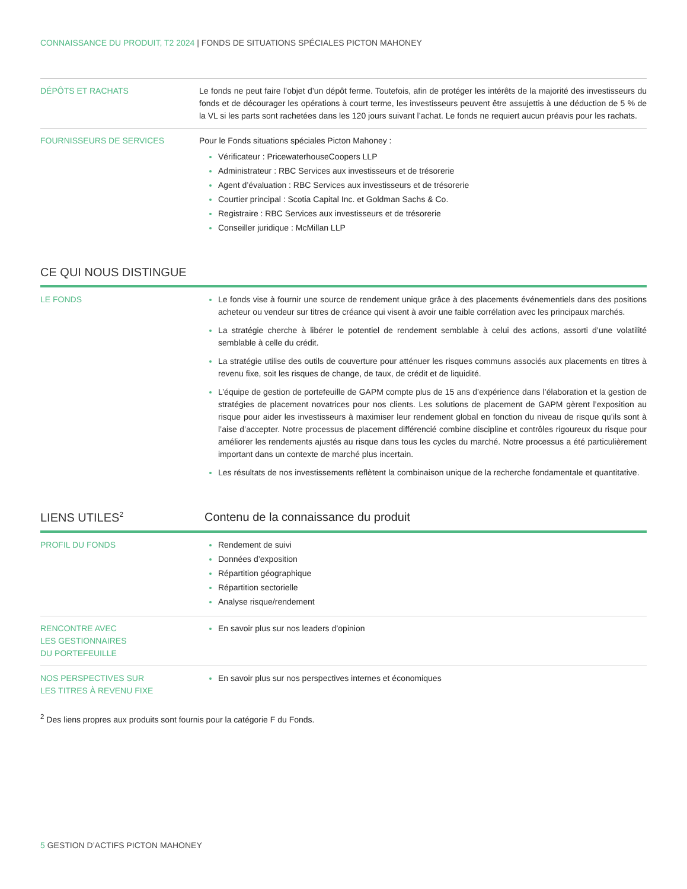CONNAISSANCE DU PRODUIT, T2 2024 | FONDS DE SITUATIONS SPÉCIALES PICTON MAHONEY
| DÉPÔTS ET RACHATS | Le fonds ne peut faire l’objet d’un dépôt ferme. Toutefois, afin de protéger les intérêts de la majorité des investisseurs du fonds et de décourager les opérations à court terme, les investisseurs peuvent être assujettis à une déduction de 5 % de la VL si les parts sont rachetées dans les 120 jours suivant l’achat. Le fonds ne requiert aucun préavis pour les rachats. |
| FOURNISSEURS DE SERVICES | Pour le Fonds situations spéciales Picton Mahoney : Vérificateur : PricewaterhouseCoopers LLP Administrateur : RBC Services aux investisseurs et de trésorerie Agent d’évaluation : RBC Services aux investisseurs et de trésorerie Courtier principal : Scotia Capital Inc. et Goldman Sachs & Co. Registraire : RBC Services aux investisseurs et de trésorerie Conseiller juridique : McMillan LLP |
CE QUI NOUS DISTINGUE
| LE FONDS | Le fonds vise à fournir une source de rendement unique grâce à des placements événementiels dans des positions acheteur ou vendeur sur titres de créance qui visent à avoir une faible corrélation avec les principaux marchés. La stratégie cherche à libérer le potentiel de rendement semblable à celui des actions, assorti d’une volatilité semblable à celle du crédit. La stratégie utilise des outils de couverture pour atténuer les risques communs associés aux placements en titres à revenu fixe, soit les risques de change, de taux, de crédit et de liquidité. L’équipe de gestion de portefeuille de GAPM compte plus de 15 ans d’expérience dans l’élaboration et la gestion de stratégies de placement novatrices pour nos clients. Les solutions de placement de GAPM gèrent l’exposition au risque pour aider les investisseurs à maximiser leur rendement global en fonction du niveau de risque qu’ils sont à l’aise d’accepter. Notre processus de placement différencié combine discipline et contrôles rigoureux du risque pour améliorer les rendements ajustés au risque dans tous les cycles du marché. Notre processus a été particulièrement important dans un contexte de marché plus incertain. Les résultats de nos investissements reflètent la combinaison unique de la recherche fondamentale et quantitative. |
LIENS UTILES<sup>2</sup>
Contenu de la connaissance du produit
| PROFIL DU FONDS | Rendement de suivi Données d’exposition Répartition géographique Répartition sectorielle Analyse risque/rendement |
| RENCONTRE AVEC LES GESTIONNAIRES DU PORTEFEUILLE | En savoir plus sur nos leaders d’opinion |
| NOS PERSPECTIVES SUR LES TITRES À REVENU FIXE | En savoir plus sur nos perspectives internes et économiques |
<sup>2</sup> Des liens propres aux produits sont fournis pour la catégorie F du Fonds.
5 GESTION D’ACTIFS PICTON MAHONEY